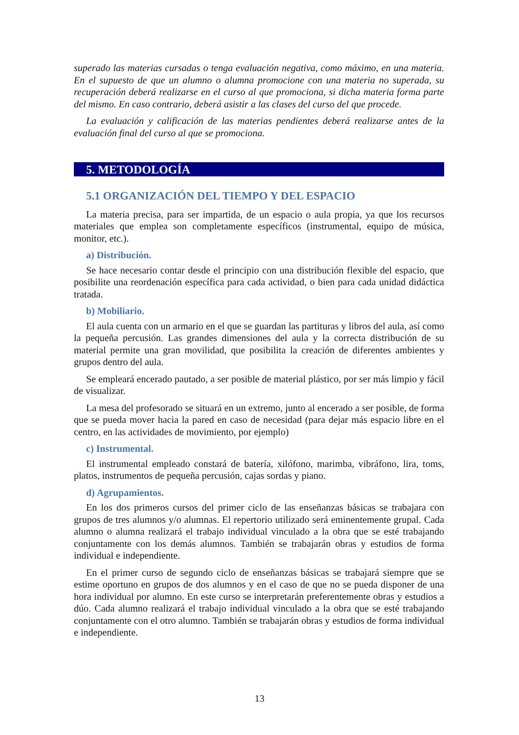superado las materias cursadas o tenga evaluación negativa, como máximo, en una materia. En el supuesto de que un alumno o alumna promocione con una materia no superada, su recuperación deberá realizarse en el curso al que promociona, si dicha materia forma parte del mismo. En caso contrario, deberá asistir a las clases del curso del que procede.
La evaluación y calificación de las materias pendientes deberá realizarse antes de la evaluación final del curso al que se promociona.
5. METODOLOGÍA
5.1 ORGANIZACIÓN DEL TIEMPO Y DEL ESPACIO
La materia precisa, para ser impartida, de un espacio o aula propia, ya que los recursos materiales que emplea son completamente específicos (instrumental, equipo de música, monitor, etc.).
a) Distribución.
Se hace necesario contar desde el principio con una distribución flexible del espacio, que posibilite una reordenación específica para cada actividad, o bien para cada unidad didáctica tratada.
b) Mobiliario.
El aula cuenta con un armario en el que se guardan las partituras y libros del aula, así como la pequeña percusión. Las grandes dimensiones del aula y la correcta distribución de su material permite una gran movilidad, que posibilita la creación de diferentes ambientes y grupos dentro del aula.
Se empleará encerado pautado, a ser posible de material plástico, por ser más limpio y fácil de visualizar.
La mesa del profesorado se situará en un extremo, junto al encerado a ser posible, de forma que se pueda mover hacia la pared en caso de necesidad (para dejar más espacio libre en el centro, en las actividades de movimiento, por ejemplo)
c) Instrumental.
El instrumental empleado constará de batería, xilófono, marimba, vibráfono, lira, toms, platos, instrumentos de pequeña percusión, cajas sordas y piano.
d) Agrupamientos.
En los dos primeros cursos del primer ciclo de las enseñanzas básicas se trabajara con grupos de tres alumnos y/o alumnas. El repertorio utilizado será eminentemente grupal. Cada alumno o alumna realizará el trabajo individual vinculado a la obra que se esté trabajando conjuntamente con los demás alumnos. También se trabajarán obras y estudios de forma individual e independiente.
En el primer curso de segundo ciclo de enseñanzas básicas se trabajará siempre que se estime oportuno en grupos de dos alumnos y en el caso de que no se pueda disponer de una hora individual por alumno. En este curso se interpretarán preferentemente obras y estudios a dúo. Cada alumno realizará el trabajo individual vinculado a la obra que se esté trabajando conjuntamente con el otro alumno. También se trabajarán obras y estudios de forma individual e independiente.
13